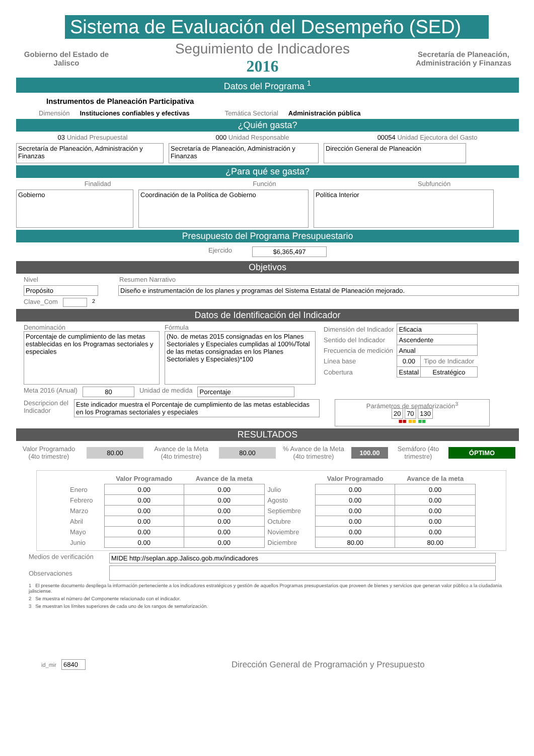Sistema de Evaluación del Desempeño (SED)
Gobierno del Estado de Jalisco
Seguimiento de Indicadores
2016
Secretaría de Planeación, Administración y Finanzas
Datos del Programa <sup>1</sup>
Instrumentos de Planeación Participativa
Dimensión Instituciones confiables y efectivas Temática Sectorial Administración pública
¿Quién gasta?
03 Unidad Presupuestal 000 Unidad Responsable 00054 Unidad Ejecutora del Gasto
Secretaría de Planeación, Administración y Finanzas
Secretaría de Planeación, Administración y Finanzas
Dirección General de Planeación
¿Para qué se gasta?
Finalidad Función Subfunción
Gobierno Coordinación de la Política de Gobierno Política Interior
Presupuesto del Programa Presupuestario
Ejercido $6,365,497
Objetivos
Nivel Resumen Narrativo
Propósito Diseño e instrumentación de los planes y programas del Sistema Estatal de Planeación mejorado.
Clave_Com <sup>2</sup>
Datos de Identificación del Indicador
Denominación
Porcentaje de cumplimiento de las metas establecidas en los Programas sectoriales y especiales
Fórmula
(No. de metas 2015 consignadas en los Planes Sectoriales y Especiales cumplidas al 100%/Total de las metas consignadas en los Planes Sectoriales y Especiales)*100
| Dimensión del Indicador | Eficacia | |
| Sentido del Indicador | Ascendente | |
| Frecuencia de medición | Anual | |
| Línea base | 0.00 | Tipo de Indicador |
| Cobertura | Estatal | Estratégico |
Meta 2016 (Anual) 80 Unidad de medida Porcentaje
Descripcion del Indicador
Este indicador muestra el Porcentaje de cumplimiento de las metas establecidas en los Programas sectoriales y especiales
Parámetros de semaforización<sup>3</sup>
20 70 130
■■ ■■ ■■
RESULTADOS
Valor Programado (4to trimestre)
80.00
Avance de la Meta (4to trimestre)
80.00
% Avance de la Meta (4to trimestre)
100.00
Semáforo (4to trimestre)
ÓPTIMO
| | Valor Programado | Avance de la meta | | Valor Programado | Avance de la meta |
| --- | --- | --- | --- | --- | --- |
| Enero | 0.00 | 0.00 | Julio | 0.00 | 0.00 |
| Febrero | 0.00 | 0.00 | Agosto | 0.00 | 0.00 |
| Marzo | 0.00 | 0.00 | Septiembre | 0.00 | 0.00 |
| Abril | 0.00 | 0.00 | Octubre | 0.00 | 0.00 |
| Mayo | 0.00 | 0.00 | Noviembre | 0.00 | 0.00 |
| Junio | 0.00 | 0.00 | Diciembre | 80.00 | 80.00 |
Medios de verificación
MIDE http://seplan.app.Jalisco.gob.mx/indicadores
Observaciones
1 El presente documento despliega la información perteneciente a los indicadores estratégicos y gestión de aquellos Programas presupuestarios que proveen de bienes y servicios que generan valor público a la ciudadania jalisciense.
2 Se muestra el número del Componente relacionado con el indicador.
3 Se muestran los límites superiores de cada uno de los rangos de semaforización.
id_mir
6840
Dirección General de Programación y Presupuesto